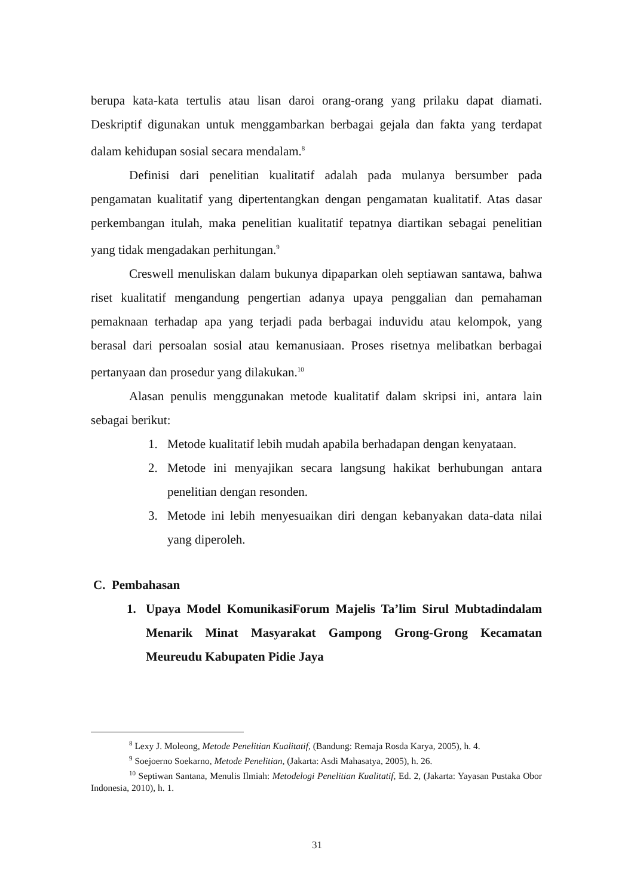berupa kata-kata tertulis atau lisan daroi orang-orang yang prilaku dapat diamati. Deskriptif digunakan untuk menggambarkan berbagai gejala dan fakta yang terdapat dalam kehidupan sosial secara mendalam.<sup>8</sup>
Definisi dari penelitian kualitatif adalah pada mulanya bersumber pada pengamatan kualitatif yang dipertentangkan dengan pengamatan kualitatif. Atas dasar perkembangan itulah, maka penelitian kualitatif tepatnya diartikan sebagai penelitian yang tidak mengadakan perhitungan.<sup>9</sup>
Creswell menuliskan dalam bukunya dipaparkan oleh septiawan santawa, bahwa riset kualitatif mengandung pengertian adanya upaya penggalian dan pemahaman pemaknaan terhadap apa yang terjadi pada berbagai induvidu atau kelompok, yang berasal dari persoalan sosial atau kemanusiaan. Proses risetnya melibatkan berbagai pertanyaan dan prosedur yang dilakukan.<sup>10</sup>
Alasan penulis menggunakan metode kualitatif dalam skripsi ini, antara lain sebagai berikut:
1. Metode kualitatif lebih mudah apabila berhadapan dengan kenyataan.
2. Metode ini menyajikan secara langsung hakikat berhubungan antara penelitian dengan resonden.
3. Metode ini lebih menyesuaikan diri dengan kebanyakan data-data nilai yang diperoleh.
C. Pembahasan
1. Upaya Model KomunikasiForum Majelis Ta’lim Sirul Mubtadindalam Menarik Minat Masyarakat Gampong Grong-Grong Kecamatan Meureudu Kabupaten Pidie Jaya
<sup>8</sup> Lexy J. Moleong, Metode Penelitian Kualitatif, (Bandung: Remaja Rosda Karya, 2005), h. 4.
<sup>9</sup> Soejoerno Soekarno, Metode Penelitian, (Jakarta: Asdi Mahasatya, 2005), h. 26.
<sup>10</sup> Septiwan Santana, Menulis Ilmiah: Metodelogi Penelitian Kualitatif, Ed. 2, (Jakarta: Yayasan Pustaka Obor Indonesia, 2010), h. 1.
31